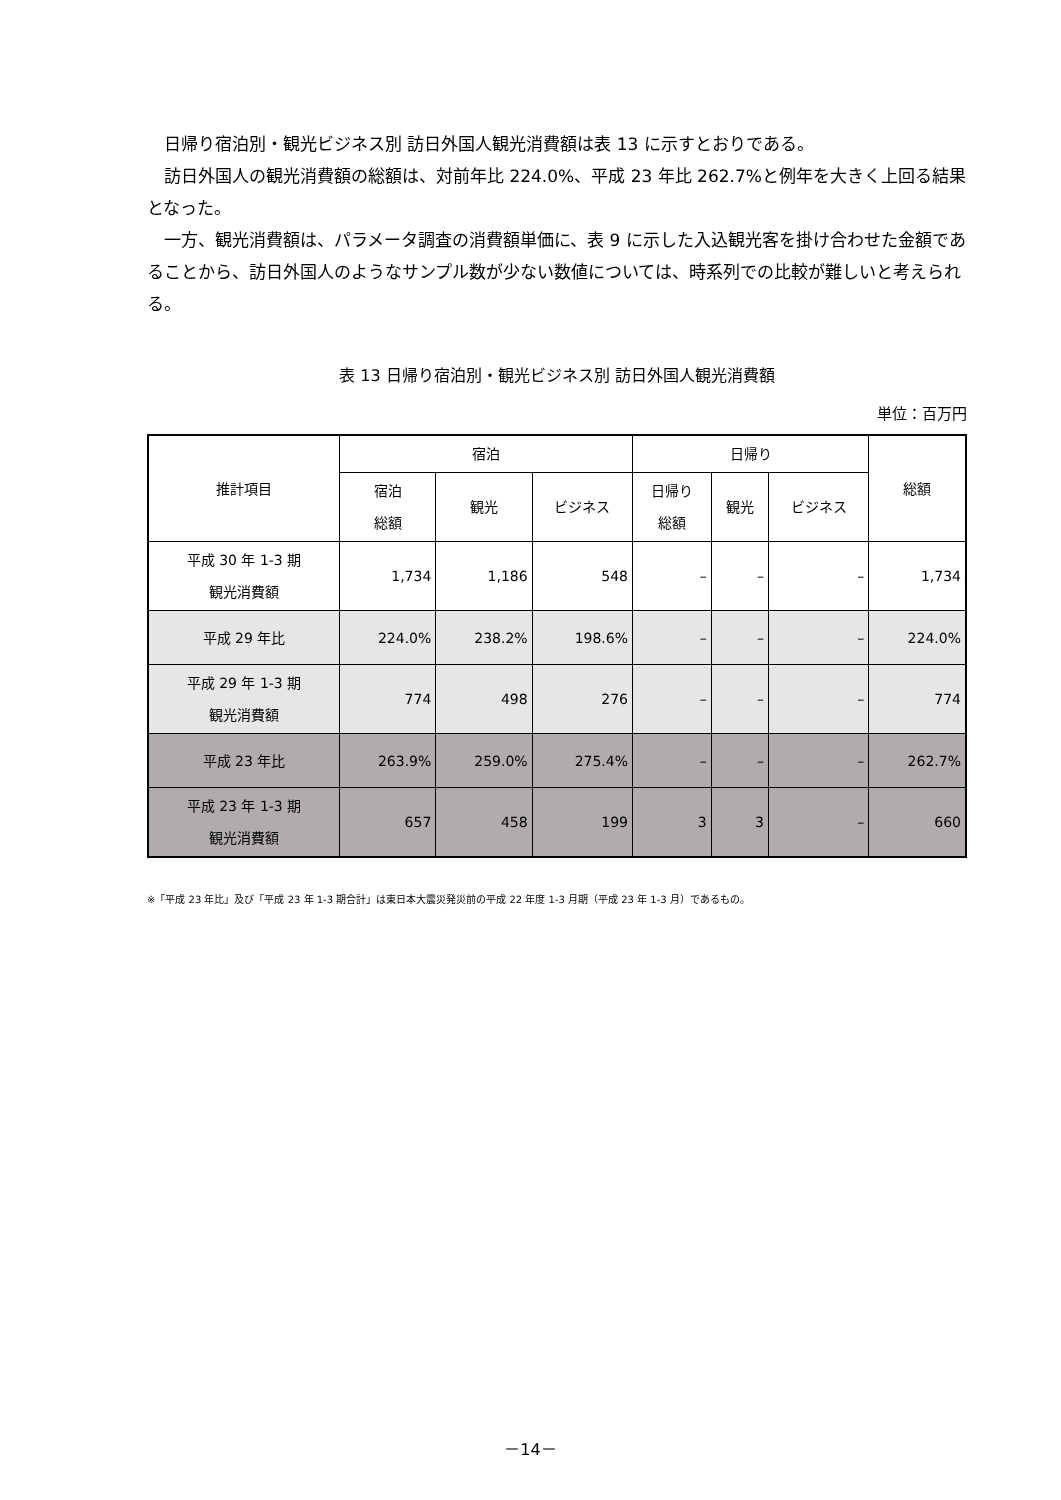日帰り宿泊別・観光ビジネス別 訪日外国人観光消費額は表 13 に示すとおりである。
訪日外国人の観光消費額の総額は、対前年比 224.0%、平成 23 年比 262.7%と例年を大きく上回る結果となった。
一方、観光消費額は、パラメータ調査の消費額単価に、表 9 に示した入込観光客を掛け合わせた金額であることから、訪日外国人のようなサンプル数が少ない数値については、時系列での比較が難しいと考えられる。
表 13 日帰り宿泊別・観光ビジネス別 訪日外国人観光消費額
単位：百万円
| 推計項目 | 宿泊 | | | 日帰り | | | 総額 |
| --- | --- | --- | --- | --- | --- | --- | --- |
| | 宿泊 総額 | 観光 | ビジネス | 日帰り 総額 | 観光 | ビジネス | |
| 平成 30 年 1-3 期 観光消費額 | 1,734 | 1,186 | 548 | – | – | – | 1,734 |
| 平成 29 年比 | 224.0% | 238.2% | 198.6% | – | – | – | 224.0% |
| 平成 29 年 1-3 期 観光消費額 | 774 | 498 | 276 | – | – | – | 774 |
| 平成 23 年比 | 263.9% | 259.0% | 275.4% | – | – | – | 262.7% |
| 平成 23 年 1-3 期 観光消費額 | 657 | 458 | 199 | 3 | 3 | – | 660 |
※「平成 23 年比」及び「平成 23 年 1-3 期合計」は東日本大震災発災前の平成 22 年度 1-3 月期（平成 23 年 1-3 月）であるもの。
－14－